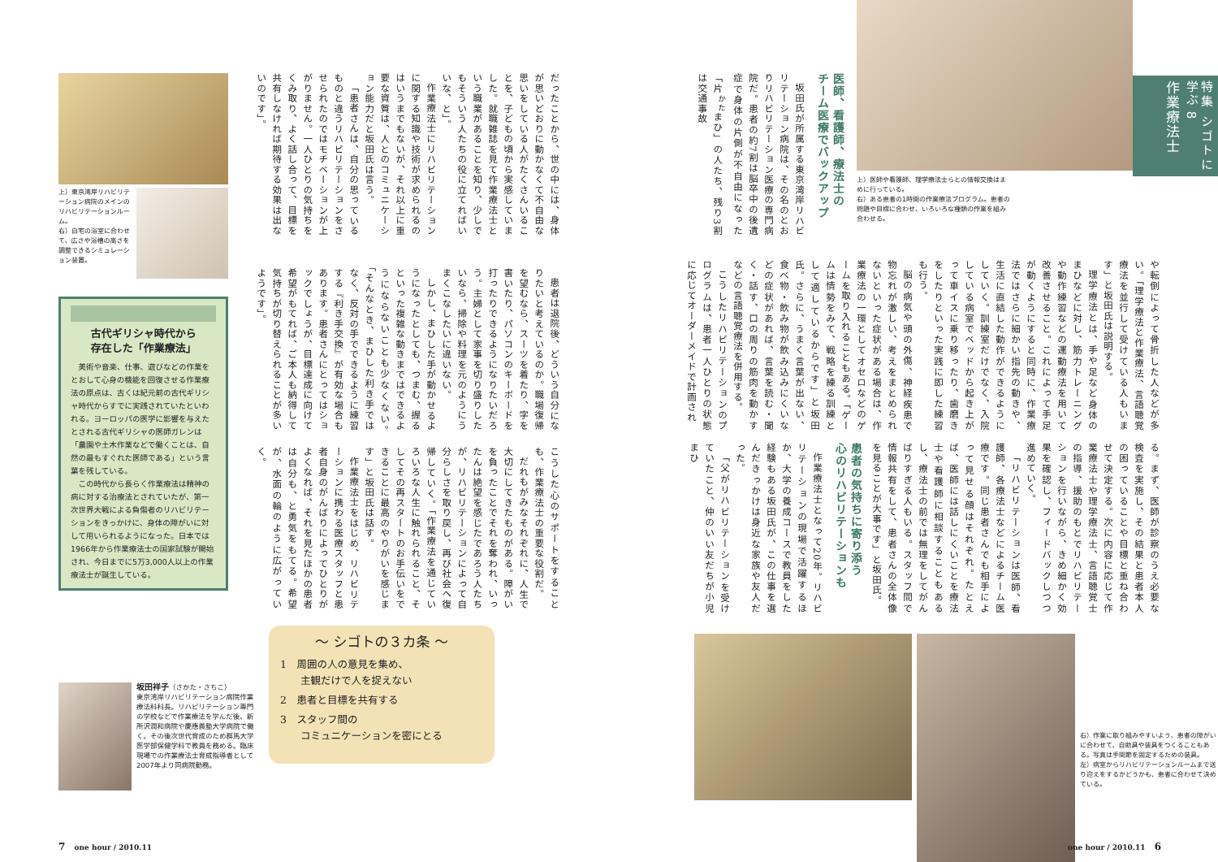特集 シゴトに学ぶ 8
作業療法士
上）医師や看護師、理学療法士らとの情報交換はまめに行っている。
右）ある患者の1時間の作業療法プログラム。患者の問題や目標に合わせ、いろいろな種類の作業を組み合わせる。
医師、看護師、療法士の
チーム医療でバックアップ
坂田氏が所属する東京湾岸リハビリテーション病院は、その名のとおりリハビリテーション医療の専門病院だ。患者の約7割は脳卒中の後遺症で身体の片側が不自由になった「片<sup>かた</sup>まひ」の人たち、残り3割は交通事故
や転倒によって骨折した人などが多い。「理学療法と作業療法、言語聴覚療法を並行して受けている人もいます」と坂田氏は説明する。
理学療法とは、手や足など身体のまひなどに対し、筋力トレーニングや動作練習などの運動療法を用いて改善させること。これによって手足が動くようにすると同時に、作業療法ではさらに細かい指先の動きや、生活に直結した動作ができるようにしていく。訓練室だけでなく、入院している病室でベッドから起き上がって車イスに乗り移ったり、歯磨きをしたりといった実践に即した練習も行う。
脳の病気や頭の外傷、神経疾患で物忘れが激しい、考えをまとめられないといった症状がある場合は、作業療法の一環としてオセロなどのゲームを取り入れることもある。「ゲームは情勢をみて、戦略を練る訓練として適しているからです」と坂田氏。さらに、うまく言葉が出ない、食べ物・飲み物が飲み込みにくいなどの症状があれば、言葉を読む・聞く・話す、口の周りの筋肉を動かすなどの言語聴覚療法を併用する。
こうしたリハビリテーションのプログラムは、患者一人ひとりの状態に応じてオーダーメイドで計画され
る。まず、医師が診察のうえ必要な検査を実施し、その結果と患者本人の困っていることや目標と重ね合わせて決定する。次に内容に応じて作業療法士や理学療法士、言語聴覚士の指導、援助のもとでリハビリテーションを行いながら、きめ細かく効果を確認し、フィードバックしつつ進めていく。
「リハビリテーションは医師、看護師、各療法士などによるチーム医療です。同じ患者さんでも相手によって見せる顔はそれぞれ。たとえば、医師には話しにくいことを療法士や看護師に相談することもあるし、療法士の前では無理をしてがんばりすぎる人もいる。スタッフ間で情報共有をして、患者さんの全体像を見ることが大事です」と坂田氏。
患者の気持ちに寄り添う
心のリハビリテーションも
作業療法士となって20年。リハビリテーションの現場で活躍するほか、大学の養成コースで教員をした経験もある坂田氏が、この仕事を選んだきっかけは身近な家族や友人だった。
「父がリハビリテーションを受けていたこと、仲のいい友だちが小児まひ
右）作業に取り組みやすいよう、患者の障がいに合わせて、自助具や装具をつくることもある。写真は手関節を固定するための装具。
左）病室からリハビリテーションルームまで送り迎えをするかどうかも、患者に合わせて決めている。
one hour / 2010.11 6
だったことから、世の中には、身体が思いどおりに動かなくて不自由な思いをしている人がたくさんいることを、子どもの頃から実感していました。就職雑誌を見て作業療法士という職業があることを知り、少しでもそういう人たちの役に立てればいいな、と」。
作業療法士にリハビリテーションに関する知識や技術が求められるのはいうまでもないが、それ以上に重要な資質は、人とのコミュニケーション能力だと坂田氏は言う。
「患者さんは、自分の思っているものと違うリハビリテーションをさせられたのではモチベーションが上がりません。一人ひとりの気持ちをくみ取り、よく話し合って、目標を共有しなければ期待する効果は出ないのです」。
患者は退院後、どういう自分になりたいと考えているのか。職場復帰を望むなら、スーツを着たり、字を書いたり、パソコンのキーボードを打ったりできるようになりたいだろう。主婦として家事を切り盛りしたいなら、掃除や料理を元のようにうまくこなしたいに違いない。
しかし、まひした手が動かせるようになったとしても、つまむ、握るといった複雑な動きまではできるようにならないことも少なくない。「そんなとき、まひした利き手ではなく、反対の手でできるように練習する『利き手交換』が有効な場合もあります。患者さんにとってはショックでしょうが、目標達成に向けて希望がもてれば、ご本人も納得して気持ちが切り替えられることが多いようです」。
こうした心のサポートをすることも、作業療法士の重要な役割だ。
だれもがみなそれぞれに、人生で大切にしてきたものがある。障がいを負ったことでそれを奪われ、いったんは絶望を感じたであろう人たちが、リハビリテーションによって自分らしさを取り戻し、再び社会へ復帰していく。「作業療法を通じていろいろな人生に触れられること、そしてその再スタートのお手伝いをできることに最高のやりがいを感じます」と坂田氏は話す。
作業療法士をはじめ、リハビリテーションに携わる医療スタッフと患者自身のがんばりによってひとりがよくなれば、それを見たほかの患者は自分も、と勇気をもてる。希望が、水面の輪のように広がっていく。
上）東京湾岸リハビリテーション病院のメインのリハビリテーションルーム。
右）自宅の浴室に合わせて、広さや浴槽の高さを調整できるシミュレーション装置。
古代ギリシャ時代から
存在した「作業療法」
美術や音楽、仕事、遊びなどの作業をとおして心身の機能を回復させる作業療法の原点は、古くは紀元前の古代ギリシャ時代からすでに実践されていたといわれる。ヨーロッパの医学に影響を与えたとされる古代ギリシャの医師ガレンは「農園や土木作業などで働くことは、自然の最もすぐれた医師である」という言葉を残している。
この時代から長らく作業療法は精神の病に対する治療法とされていたが、第一次世界大戦による負傷者のリハビリテーションをきっかけに、身体の障がいに対して用いられるようになった。日本では1966年から作業療法士の国家試験が開始され、今日までに5万3,000人以上の作業療法士が誕生している。
坂田祥子（さかた・さちこ）
東京湾岸リハビリテーション病院作業療法科科長。リハビリテーション専門の学校などで作業療法を学んだ後、新所沢潤和病院や慶應義塾大学病院で働く。その後次世代育成のため群馬大学医学部保健学科で教員を務める。臨床現場での作業療法士育成指導者として2007年より同病院勤務。
〜 シゴトの３カ条 〜
1　周囲の人の意見を集め、
　　主観だけで人を捉えない
2　患者と目標を共有する
3　スタッフ間の
　　コミュニケーションを密にとる
7 one hour / 2010.11